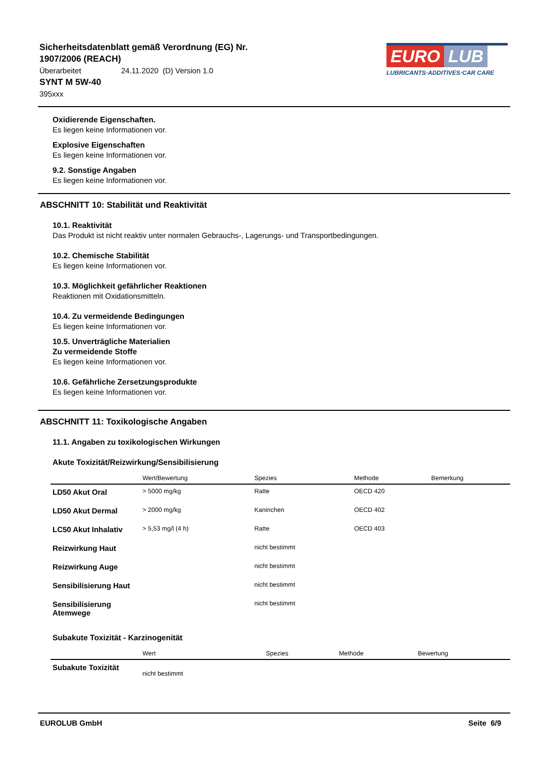Sicherheitsdatenblatt gemäß Verordnung (EG) Nr. 1907/2006 (REACH)
Überarbeitet 24.11.2020 (D) Version 1.0
SYNT M 5W-40
395xxx
EURO LUB
LUBRICANTS·ADDITIVES·CAR CARE
Oxidierende Eigenschaften.
Es liegen keine Informationen vor.
Explosive Eigenschaften
Es liegen keine Informationen vor.
9.2. Sonstige Angaben
Es liegen keine Informationen vor.
ABSCHNITT 10: Stabilität und Reaktivität
10.1. Reaktivität
Das Produkt ist nicht reaktiv unter normalen Gebrauchs-, Lagerungs- und Transportbedingungen.
10.2. Chemische Stabilität
Es liegen keine Informationen vor.
10.3. Möglichkeit gefährlicher Reaktionen
Reaktionen mit Oxidationsmitteln.
10.4. Zu vermeidende Bedingungen
Es liegen keine Informationen vor.
10.5. Unverträgliche Materialien
Zu vermeidende Stoffe
Es liegen keine Informationen vor.
10.6. Gefährliche Zersetzungsprodukte
Es liegen keine Informationen vor.
ABSCHNITT 11: Toxikologische Angaben
11.1. Angaben zu toxikologischen Wirkungen
Akute Toxizität/Reizwirkung/Sensibilisierung
| | Wert/Bewertung | Spezies | Methode | Bemerkung |
| --- | --- | --- | --- | --- |
| LD50 Akut Oral | > 5000 mg/kg | Ratte | OECD 420 | |
| LD50 Akut Dermal | > 2000 mg/kg | Kaninchen | OECD 402 | |
| LC50 Akut Inhalativ | > 5,53 mg/l (4 h) | Ratte | OECD 403 | |
| Reizwirkung Haut | | nicht bestimmt | | |
| Reizwirkung Auge | | nicht bestimmt | | |
| Sensibilisierung Haut | | nicht bestimmt | | |
| Sensibilisierung Atemwege | | nicht bestimmt | | |
Subakute Toxizität - Karzinogenität
| | Wert | Spezies | Methode | Bewertung |
| --- | --- | --- | --- | --- |
| Subakute Toxizität | nicht bestimmt | | | |
EUROLUB GmbH Seite 6/9